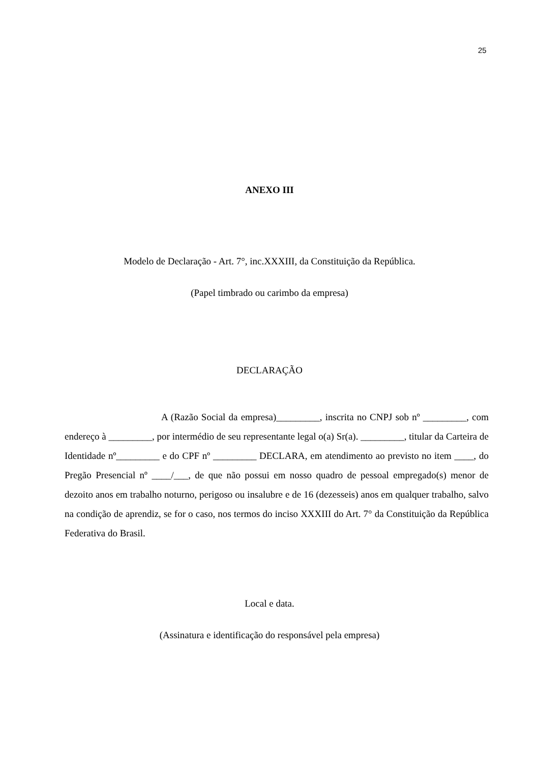25
ANEXO III
Modelo de Declaração - Art. 7°, inc.XXXIII, da Constituição da República.
(Papel timbrado ou carimbo da empresa)
DECLARAÇÃO
A (Razão Social da empresa)_________, inscrita no CNPJ sob nº _________, com endereço à _________, por intermédio de seu representante legal o(a) Sr(a). _________, titular da Carteira de Identidade nº_________ e do CPF nº _________ DECLARA, em atendimento ao previsto no item ____, do Pregão Presencial nº ____/___, de que não possui em nosso quadro de pessoal empregado(s) menor de dezoito anos em trabalho noturno, perigoso ou insalubre e de 16 (dezesseis) anos em qualquer trabalho, salvo na condição de aprendiz, se for o caso, nos termos do inciso XXXIII do Art. 7° da Constituição da República Federativa do Brasil.
Local e data.
(Assinatura e identificação do responsável pela empresa)